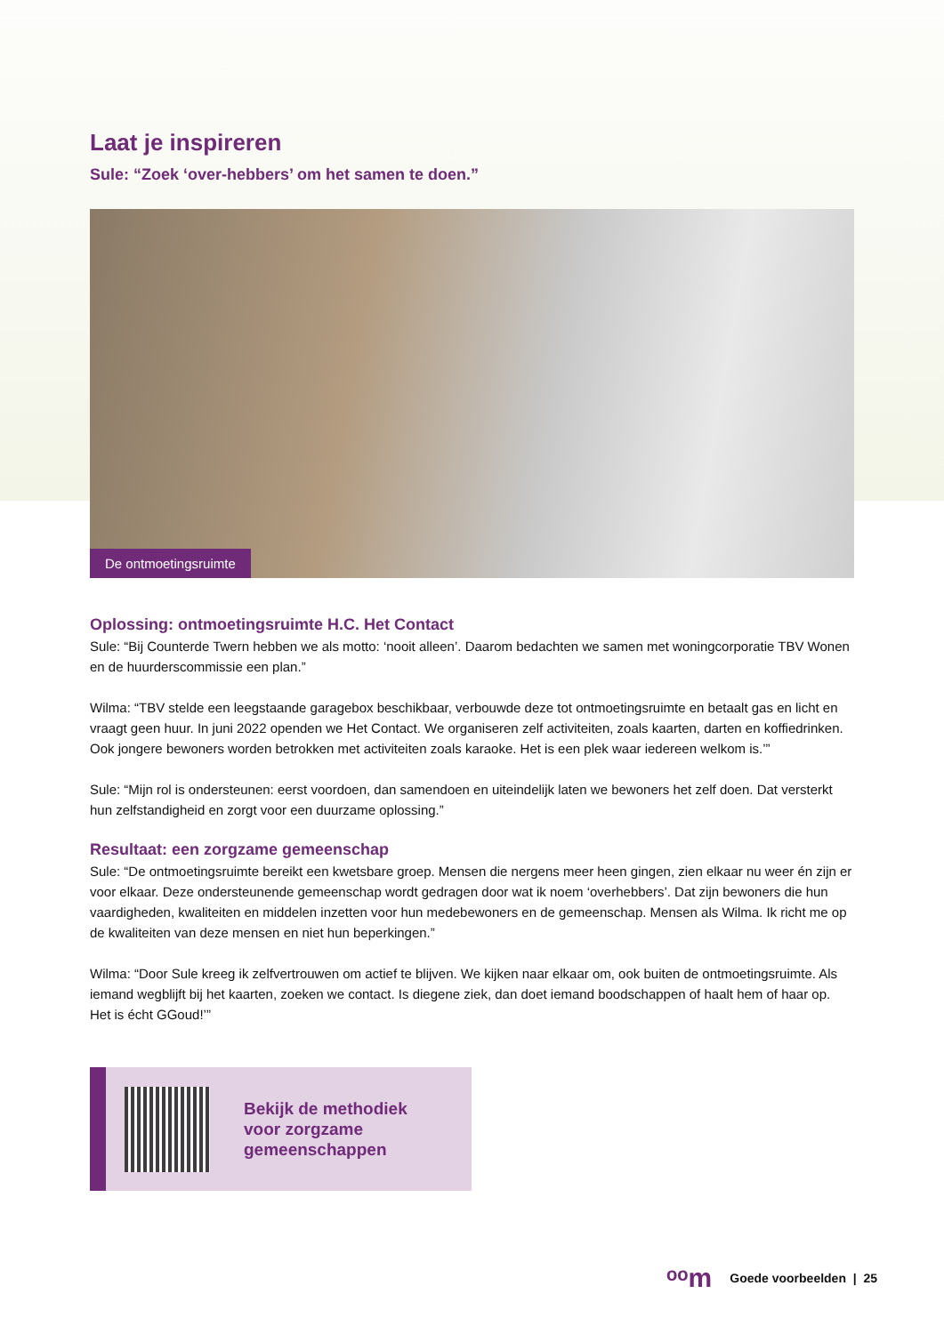Laat je inspireren
Sule: “Zoek ‘over-hebbers’ om het samen te doen.”
De ontmoetingsruimte
Oplossing: ontmoetingsruimte H.C. Het Contact
Sule: “Bij Counterde Twern hebben we als motto: ‘nooit alleen’. Daarom bedachten we samen met woningcorporatie TBV Wonen en de huurderscommissie een plan.”
Wilma: “TBV stelde een leegstaande garagebox beschikbaar, verbouwde deze tot ontmoetingsruimte en betaalt gas en licht en vraagt geen huur. In juni 2022 openden we Het Contact. We organiseren zelf activiteiten, zoals kaarten, darten en koffiedrinken. Ook jongere bewoners worden betrokken met activiteiten zoals karaoke. Het is een plek waar iedereen welkom is.’”
Sule: “Mijn rol is ondersteunen: eerst voordoen, dan samendoen en uiteindelijk laten we bewoners het zelf doen. Dat versterkt hun zelfstandigheid en zorgt voor een duurzame oplossing.”
Resultaat: een zorgzame gemeenschap
Sule: “De ontmoetingsruimte bereikt een kwetsbare groep. Mensen die nergens meer heen gingen, zien elkaar nu weer én zijn er voor elkaar. Deze ondersteunende gemeenschap wordt gedragen door wat ik noem ‘overhebbers’. Dat zijn bewoners die hun vaardigheden, kwaliteiten en middelen inzetten voor hun medebewoners en de gemeenschap. Mensen als Wilma. Ik richt me op de kwaliteiten van deze mensen en niet hun beperkingen.”
Wilma: “Door Sule kreeg ik zelfvertrouwen om actief te blijven. We kijken naar elkaar om, ook buiten de ontmoetingsruimte. Als iemand wegblijft bij het kaarten, zoeken we contact. Is diegene ziek, dan doet iemand boodschappen of haalt hem of haar op. Het is écht GGoud!’”
Bekijk de methodiek
voor zorgzame
gemeenschappen
ᵒᵒm Goede voorbeelden | 25